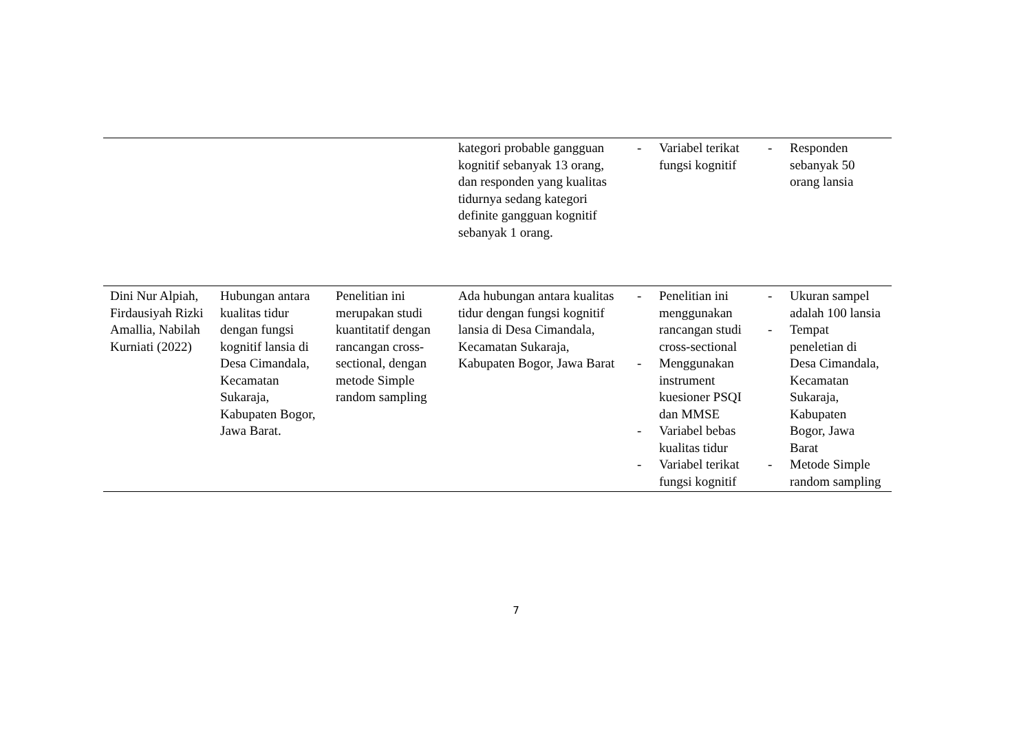| | | | kategori probable gangguan kognitif sebanyak 13 orang, dan responden yang kualitas tidurnya sedang kategori definite gangguan kognitif sebanyak 1 orang. | - Variabel terikat fungsi kognitif | - Responden sebanyak 50 orang lansia |
| Dini Nur Alpiah, Firdausiyah Rizki Amallia, Nabilah Kurniati (2022) | Hubungan antara kualitas tidur dengan fungsi kognitif lansia di Desa Cimandala, Kecamatan Sukaraja, Kabupaten Bogor, Jawa Barat. | Penelitian ini merupakan studi kuantitatif dengan rancangan cross-sectional, dengan metode Simple random sampling | Ada hubungan antara kualitas tidur dengan fungsi kognitif lansia di Desa Cimandala, Kecamatan Sukaraja, Kabupaten Bogor, Jawa Barat | - Penelitian ini menggunakan rancangan studi cross-sectional - Menggunakan instrument kuesioner PSQI dan MMSE - Variabel bebas kualitas tidur - Variabel terikat fungsi kognitif | - Ukuran sampel adalah 100 lansia - Tempat peneletian di Desa Cimandala, Kecamatan Sukaraja, Kabupaten Bogor, Jawa Barat - Metode Simple random sampling |
7